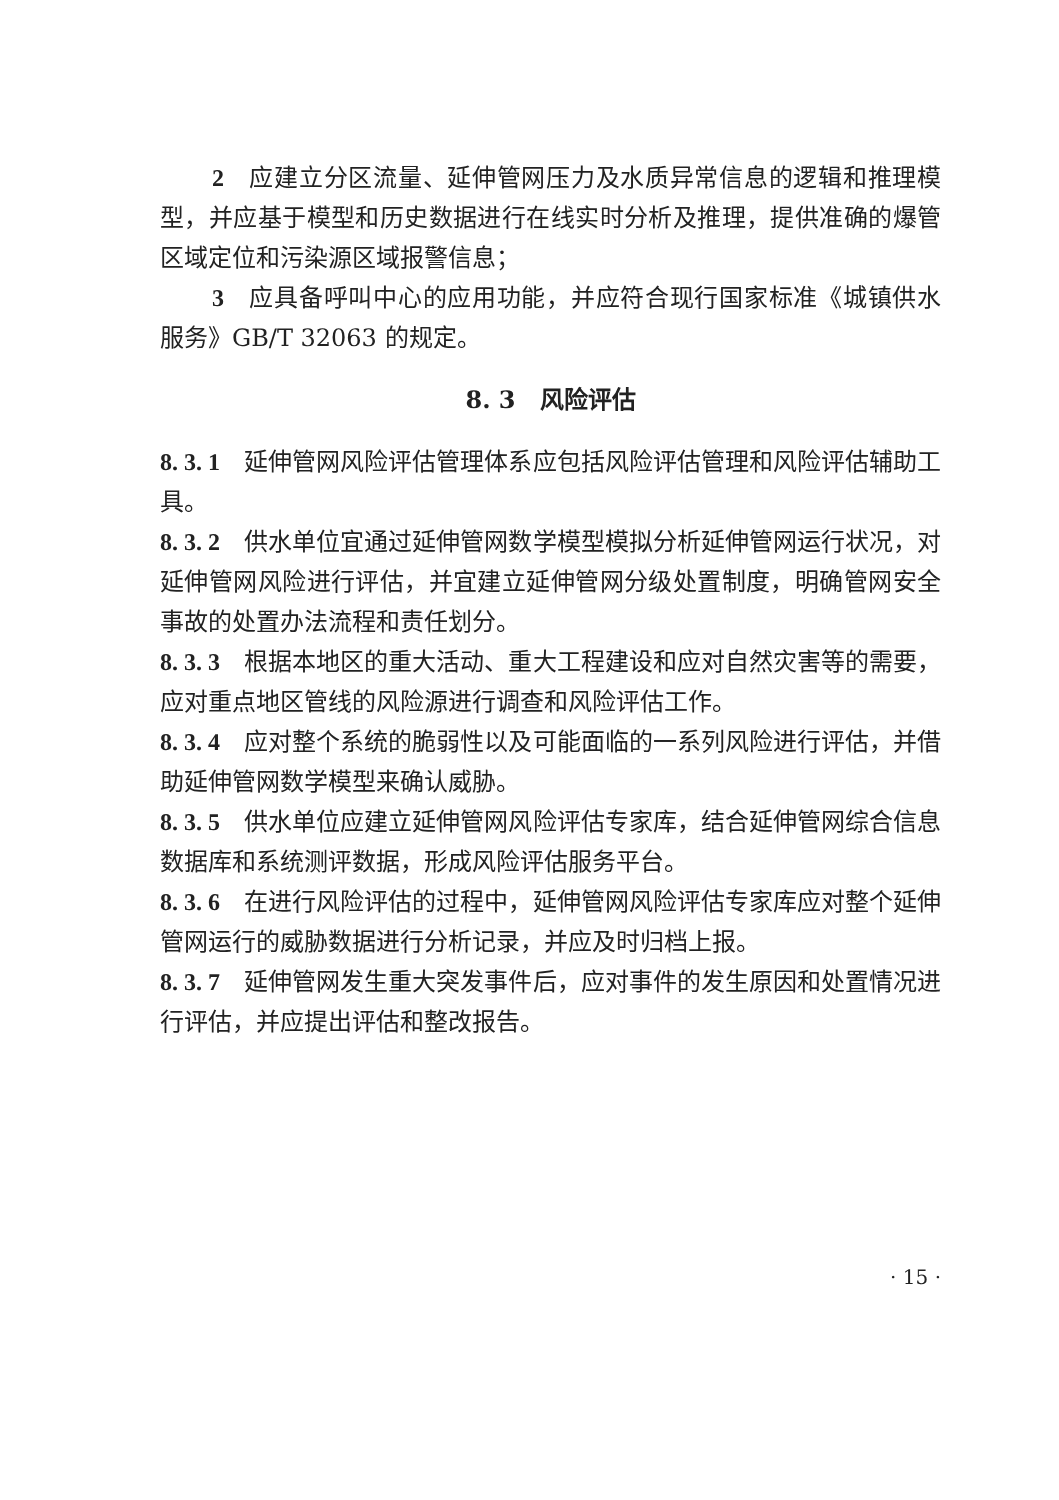2　应建立分区流量、延伸管网压力及水质异常信息的逻辑和推理模型，并应基于模型和历史数据进行在线实时分析及推理，提供准确的爆管区域定位和污染源区域报警信息；
3　应具备呼叫中心的应用功能，并应符合现行国家标准《城镇供水服务》GB/T 32063 的规定。
8. 3　风险评估
8. 3. 1　延伸管网风险评估管理体系应包括风险评估管理和风险评估辅助工具。
8. 3. 2　供水单位宜通过延伸管网数学模型模拟分析延伸管网运行状况，对延伸管网风险进行评估，并宜建立延伸管网分级处置制度，明确管网安全事故的处置办法流程和责任划分。
8. 3. 3　根据本地区的重大活动、重大工程建设和应对自然灾害等的需要，应对重点地区管线的风险源进行调查和风险评估工作。
8. 3. 4　应对整个系统的脆弱性以及可能面临的一系列风险进行评估，并借助延伸管网数学模型来确认威胁。
8. 3. 5　供水单位应建立延伸管网风险评估专家库，结合延伸管网综合信息数据库和系统测评数据，形成风险评估服务平台。
8. 3. 6　在进行风险评估的过程中，延伸管网风险评估专家库应对整个延伸管网运行的威胁数据进行分析记录，并应及时归档上报。
8. 3. 7　延伸管网发生重大突发事件后，应对事件的发生原因和处置情况进行评估，并应提出评估和整改报告。
· 15 ·